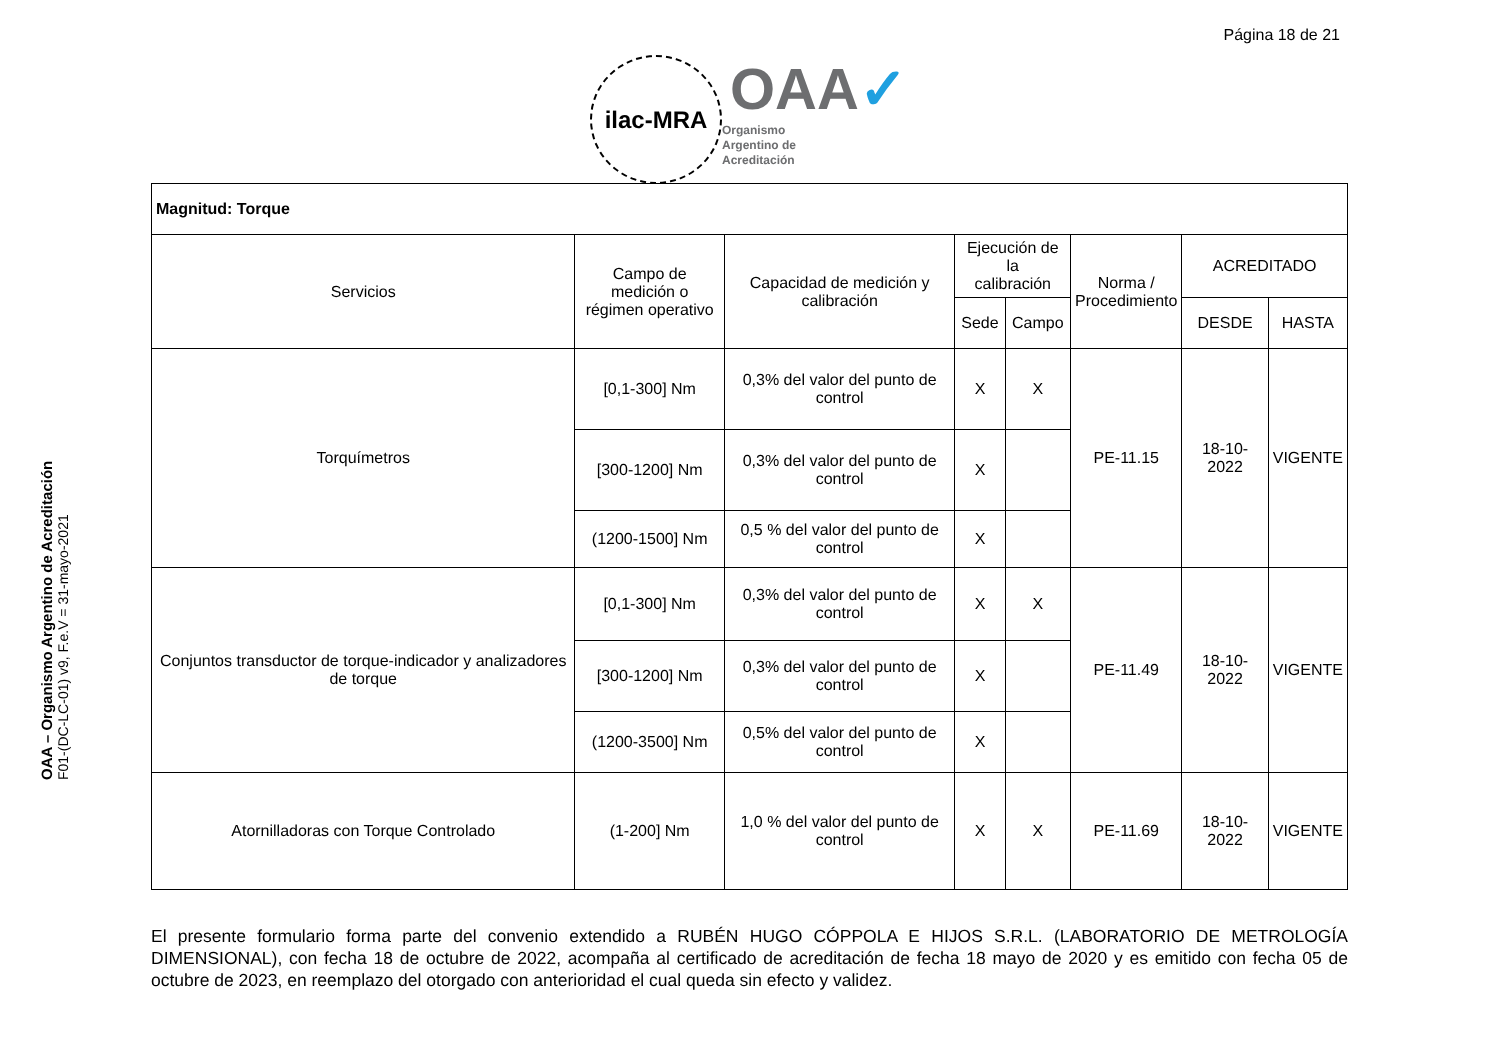Página 18 de 21
ilac-MRA
OAA✓
Organismo
Argentino de
Acreditación
OAA – Organismo Argentino de Acreditación
F01-(DC-LC-01) v9, F.e.V = 31-mayo-2021
| Magnitud: Torque | | | | | | | |
| --- | --- | --- | --- | --- | --- | --- | --- |
| Servicios | Campo de medición o régimen operativo | Capacidad de medición y calibración | Ejecución de la calibración | | Norma / Procedimiento | ACREDITADO | |
| | | | Sede | Campo | | DESDE | HASTA |
| Torquímetros | [0,1-300] Nm | 0,3% del valor del punto de control | X | X | PE-11.15 | 18-10-2022 | VIGENTE |
| | [300-1200] Nm | 0,3% del valor del punto de control | X | | | | |
| | (1200-1500] Nm | 0,5 % del valor del punto de control | X | | | | |
| Conjuntos transductor de torque-indicador y analizadores de torque | [0,1-300] Nm | 0,3% del valor del punto de control | X | X | PE-11.49 | 18-10-2022 | VIGENTE |
| | [300-1200] Nm | 0,3% del valor del punto de control | X | | | | |
| | (1200-3500] Nm | 0,5% del valor del punto de control | X | | | | |
| Atornilladoras con Torque Controlado | (1-200] Nm | 1,0 % del valor del punto de control | X | X | PE-11.69 | 18-10-2022 | VIGENTE |
El presente formulario forma parte del convenio extendido a RUBÉN HUGO CÓPPOLA E HIJOS S.R.L. (LABORATORIO DE METROLOGÍA DIMENSIONAL), con fecha 18 de octubre de 2022, acompaña al certificado de acreditación de fecha 18 mayo de 2020 y es emitido con fecha 05 de octubre de 2023, en reemplazo del otorgado con anterioridad el cual queda sin efecto y validez.